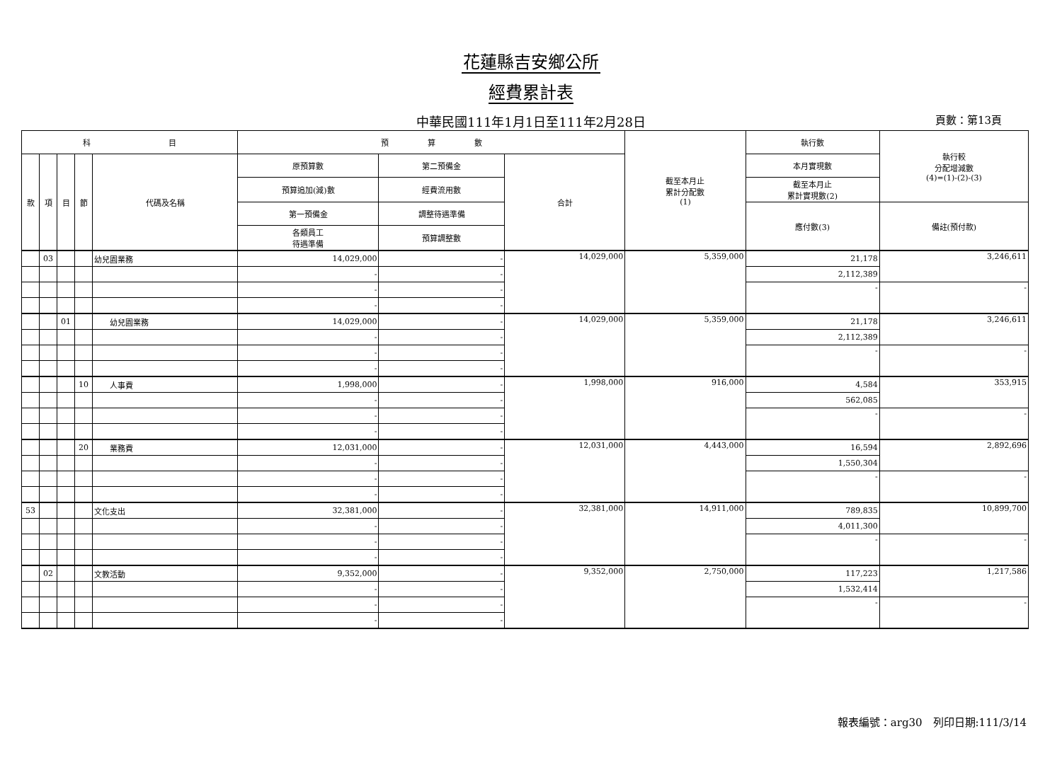花蓮縣吉安鄉公所
經費累計表
中華民國111年1月1日至111年2月28日 頁數：第13頁
| 科 目 | | | | | 預 算 數 | | | 截至本月止 累計分配數 (1) | 執行數 | 執行較 分配增減數 (4)=(1)-(2)-(3) |
| --- | --- | --- | --- | --- | --- | --- | --- | --- | --- | --- |
| 款 | 項 | 目 | 節 | 代碼及名稱 | 原預算數 | 第二預備金 | 合計 | | 本月實現數 | |
| | | | | | 預算追加(減)數 | 經費流用數 | | | 截至本月止 累計實現數(2) | |
| | | | | | 第一預備金 | 調整待遇準備 | | | 應付數(3) | 備註(預付款) |
| | | | | | 各類員工 待遇準備 | 預算調整數 | | | | |
| | 03 | | | 幼兒園業務 | 14,029,000 | - | 14,029,000 | 5,359,000 | 21,178 | 3,246,611 |
| | | | | | - | - | | | 2,112,389 | |
| | | | | | - | - | | | - | - |
| | | | | | - | - | | | | |
| | | 01 | | 幼兒園業務 | 14,029,000 | - | 14,029,000 | 5,359,000 | 21,178 | 3,246,611 |
| | | | | | - | - | | | 2,112,389 | |
| | | | | | - | - | | | - | - |
| | | | | | - | - | | | | |
| | | | 10 | 人事費 | 1,998,000 | - | 1,998,000 | 916,000 | 4,584 | 353,915 |
| | | | | | - | - | | | 562,085 | |
| | | | | | - | - | | | - | - |
| | | | | | - | - | | | | |
| | | | 20 | 業務費 | 12,031,000 | - | 12,031,000 | 4,443,000 | 16,594 | 2,892,696 |
| | | | | | - | - | | | 1,550,304 | |
| | | | | | - | - | | | - | - |
| | | | | | - | - | | | | |
| 53 | | | | 文化支出 | 32,381,000 | - | 32,381,000 | 14,911,000 | 789,835 | 10,899,700 |
| | | | | | - | - | | | 4,011,300 | |
| | | | | | - | - | | | - | - |
| | | | | | - | - | | | | |
| | 02 | | | 文教活動 | 9,352,000 | - | 9,352,000 | 2,750,000 | 117,223 | 1,217,586 |
| | | | | | - | - | | | 1,532,414 | |
| | | | | | - | - | | | - | - |
| | | | | | - | - | | | | |
報表編號：arg30　列印日期:111/3/14